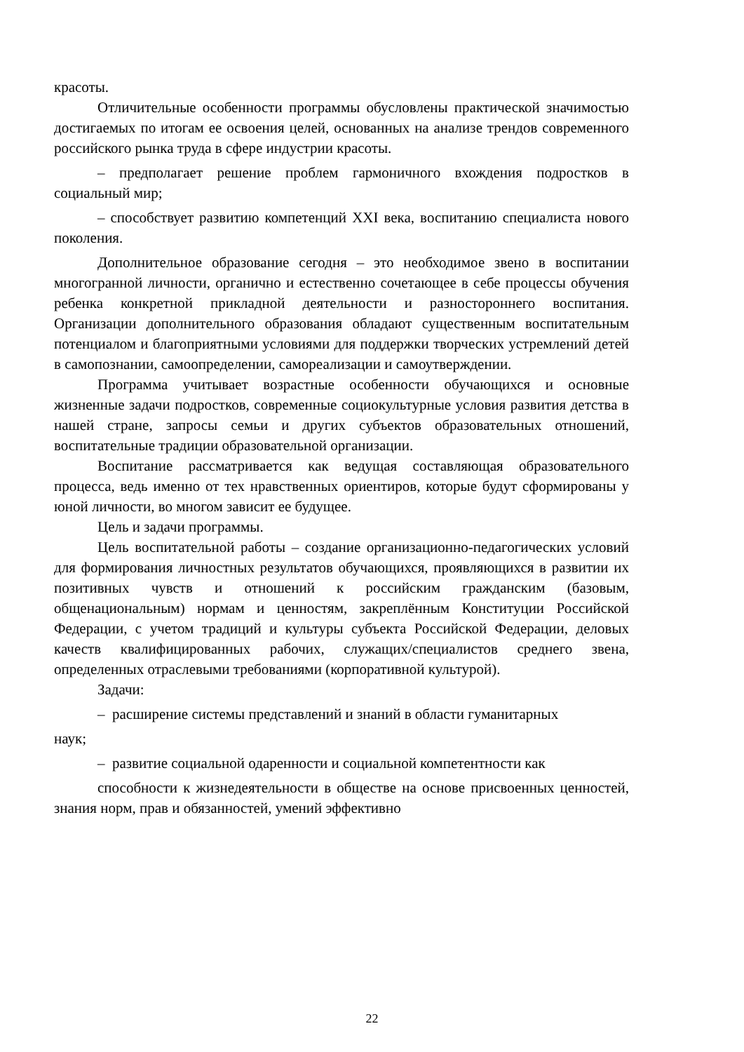красоты.
Отличительные особенности программы обусловлены практической значимостью достигаемых по итогам ее освоения целей, основанных на анализе трендов современного российского рынка труда в сфере индустрии красоты.
– предполагает решение проблем гармоничного вхождения подростков в социальный мир;
– способствует развитию компетенций XXI века, воспитанию специалиста нового поколения.
Дополнительное образование сегодня – это необходимое звено в воспитании многогранной личности, органично и естественно сочетающее в себе процессы обучения ребенка конкретной прикладной деятельности и разностороннего воспитания. Организации дополнительного образования обладают существенным воспитательным потенциалом и благоприятными условиями для поддержки творческих устремлений детей в самопознании, самоопределении, самореализации и самоутверждении.
Программа учитывает возрастные особенности обучающихся и основные жизненные задачи подростков, современные социокультурные условия развития детства в нашей стране, запросы семьи и других субъектов образовательных отношений, воспитательные традиции образовательной организации.
Воспитание рассматривается как ведущая составляющая образовательного процесса, ведь именно от тех нравственных ориентиров, которые будут сформированы у юной личности, во многом зависит ее будущее.
Цель и задачи программы.
Цель воспитательной работы – создание организационно-педагогических условий для формирования личностных результатов обучающихся, проявляющихся в развитии их позитивных чувств и отношений к российским гражданским (базовым, общенациональным) нормам и ценностям, закреплённым Конституции Российской Федерации, с учетом традиций и культуры субъекта Российской Федерации, деловых качеств квалифицированных рабочих, служащих/специалистов среднего звена, определенных отраслевыми требованиями (корпоративной культурой).
Задачи:
– расширение системы представлений и знаний в области гуманитарных
наук;
– развитие социальной одаренности и социальной компетентности как
способности к жизнедеятельности в обществе на основе присвоенных ценностей, знания норм, прав и обязанностей, умений эффективно
22